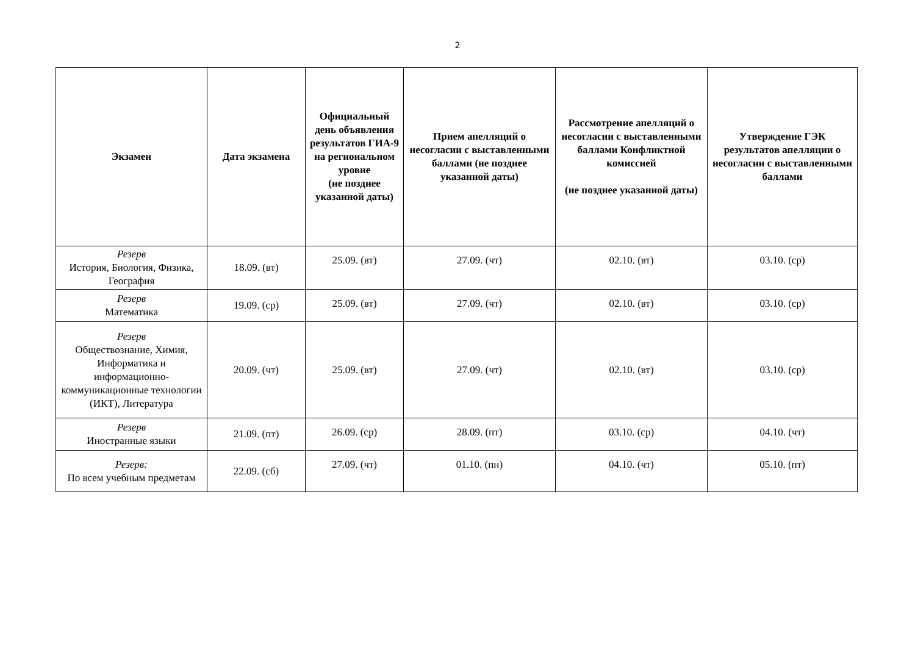2
| Экзамен | Дата экзамена | Официальный день объявления результатов ГИА-9 на региональном уровне (не позднее указанной даты) | Прием апелляций о несогласии с выставленными баллами (не позднее указанной даты) | Рассмотрение апелляций о несогласии с выставленными баллами Конфликтной комиссией (не позднее указанной даты) | Утверждение ГЭК результатов апелляции о несогласии с выставленными баллами |
| --- | --- | --- | --- | --- | --- |
| Резерв История, Биология, Физика, География | 18.09. (вт) | 25.09. (вт) | 27.09. (чт) | 02.10. (вт) | 03.10. (ср) |
| Резерв Математика | 19.09. (ср) | 25.09. (вт) | 27.09. (чт) | 02.10. (вт) | 03.10. (ср) |
| Резерв Обществознание, Химия, Информатика и информационно-коммуникационные технологии (ИКТ), Литература | 20.09. (чт) | 25.09. (вт) | 27.09. (чт) | 02.10. (вт) | 03.10. (ср) |
| Резерв Иностранные языки | 21.09. (пт) | 26.09. (ср) | 28.09. (пт) | 03.10. (ср) | 04.10. (чт) |
| Резерв: По всем учебным предметам | 22.09. (сб) | 27.09. (чт) | 01.10. (пн) | 04.10. (чт) | 05.10. (пт) |